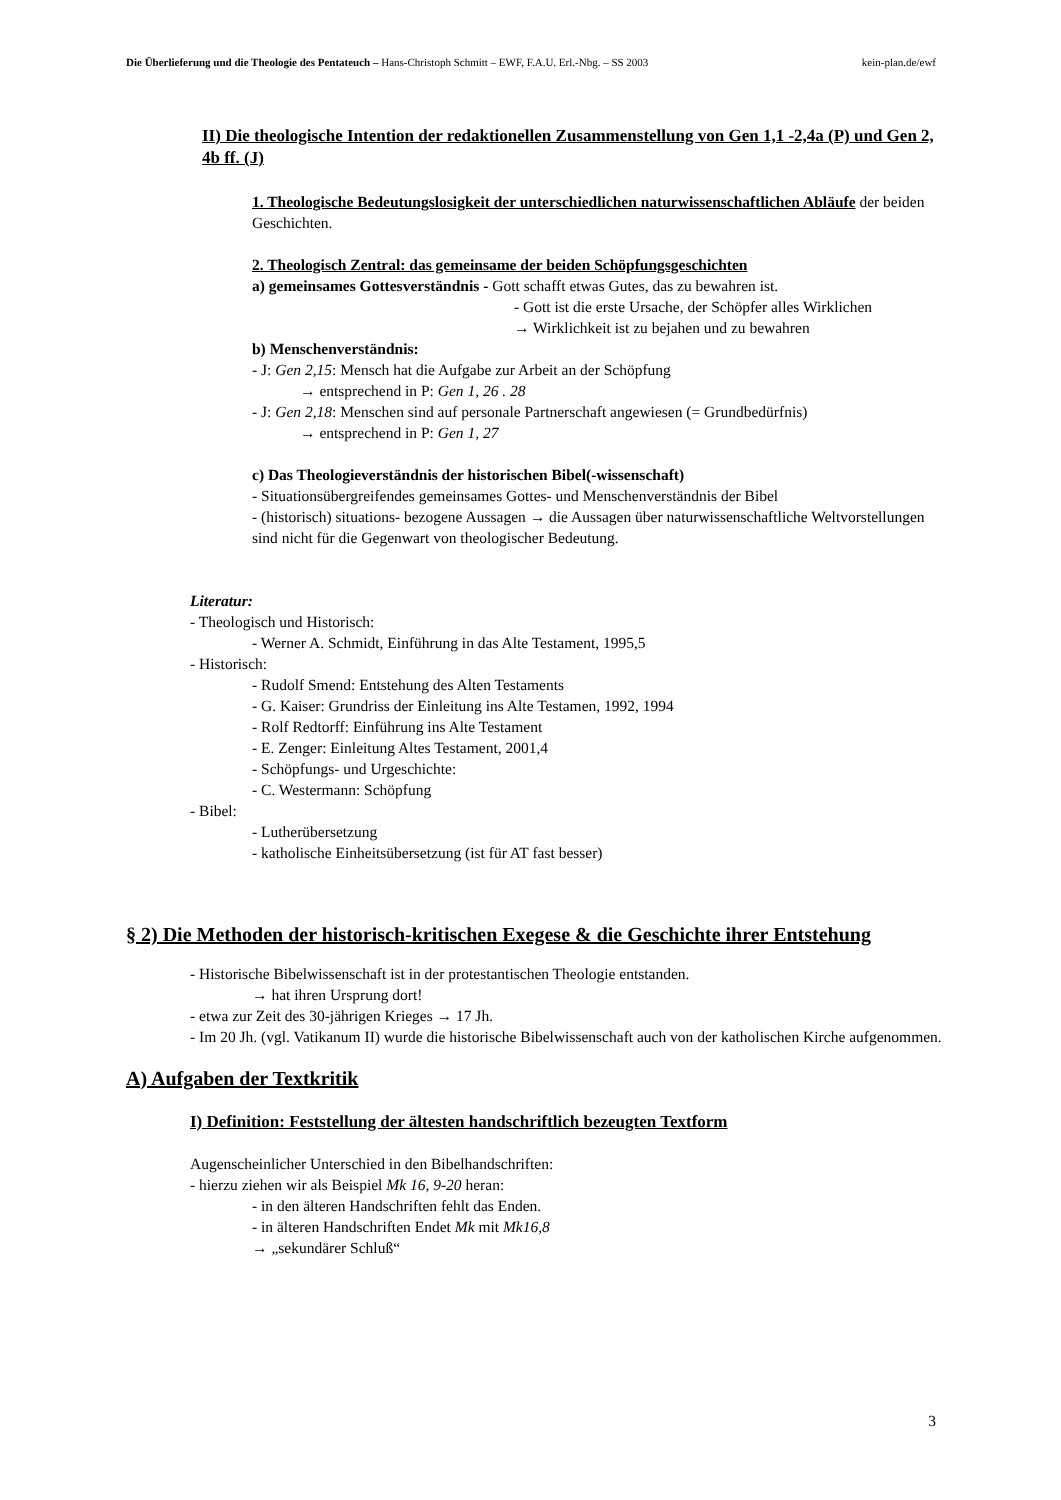Die Überlieferung und die Theologie des Pentateuch – Hans-Christoph Schmitt – EWF, F.A.U. Erl.-Nbg. – SS 2003 kein-plan.de/ewf
II) Die theologische Intention der redaktionellen Zusammenstellung von Gen 1,1 -2,4a (P) und Gen 2, 4b ff. (J)
1. Theologische Bedeutungslosigkeit der unterschiedlichen naturwissenschaftlichen Abläufe der beiden Geschichten.
2. Theologisch Zentral: das gemeinsame der beiden Schöpfungsgeschichten
a) gemeinsames Gottesverständnis - Gott schafft etwas Gutes, das zu bewahren ist.
- Gott ist die erste Ursache, der Schöpfer alles Wirklichen
→ Wirklichkeit ist zu bejahen und zu bewahren
b) Menschenverständnis:
- J: Gen 2,15: Mensch hat die Aufgabe zur Arbeit an der Schöpfung
→ entsprechend in P: Gen 1, 26 . 28
- J: Gen 2,18: Menschen sind auf personale Partnerschaft angewiesen (= Grundbedürfnis)
→ entsprechend in P: Gen 1, 27
c) Das Theologieverständnis der historischen Bibel(-wissenschaft)
- Situationsübergreifendes gemeinsames Gottes- und Menschenverständnis der Bibel
- (historisch) situations- bezogene Aussagen → die Aussagen über naturwissenschaftliche Weltvorstellungen sind nicht für die Gegenwart von theologischer Bedeutung.
Literatur:
- Theologisch und Historisch:
- Werner A. Schmidt, Einführung in das Alte Testament, 1995,5
- Historisch:
- Rudolf Smend: Entstehung des Alten Testaments
- G. Kaiser: Grundriss der Einleitung ins Alte Testamen, 1992, 1994
- Rolf Redtorff: Einführung ins Alte Testament
- E. Zenger: Einleitung Altes Testament, 2001,4
- Schöpfungs- und Urgeschichte:
- C. Westermann: Schöpfung
- Bibel:
- Lutherübersetzung
- katholische Einheitsübersetzung (ist für AT fast besser)
§ 2) Die Methoden der historisch-kritischen Exegese & die Geschichte ihrer Entstehung
- Historische Bibelwissenschaft ist in der protestantischen Theologie entstanden.
→ hat ihren Ursprung dort!
- etwa zur Zeit des 30-jährigen Krieges → 17 Jh.
- Im 20 Jh. (vgl. Vatikanum II) wurde die historische Bibelwissenschaft auch von der katholischen Kirche aufgenommen.
A) Aufgaben der Textkritik
I) Definition: Feststellung der ältesten handschriftlich bezeugten Textform
Augenscheinlicher Unterschied in den Bibelhandschriften:
- hierzu ziehen wir als Beispiel Mk 16, 9-20 heran:
- in den älteren Handschriften fehlt das Enden.
- in älteren Handschriften Endet Mk mit Mk16,8
→ „sekundärer Schluß“
3